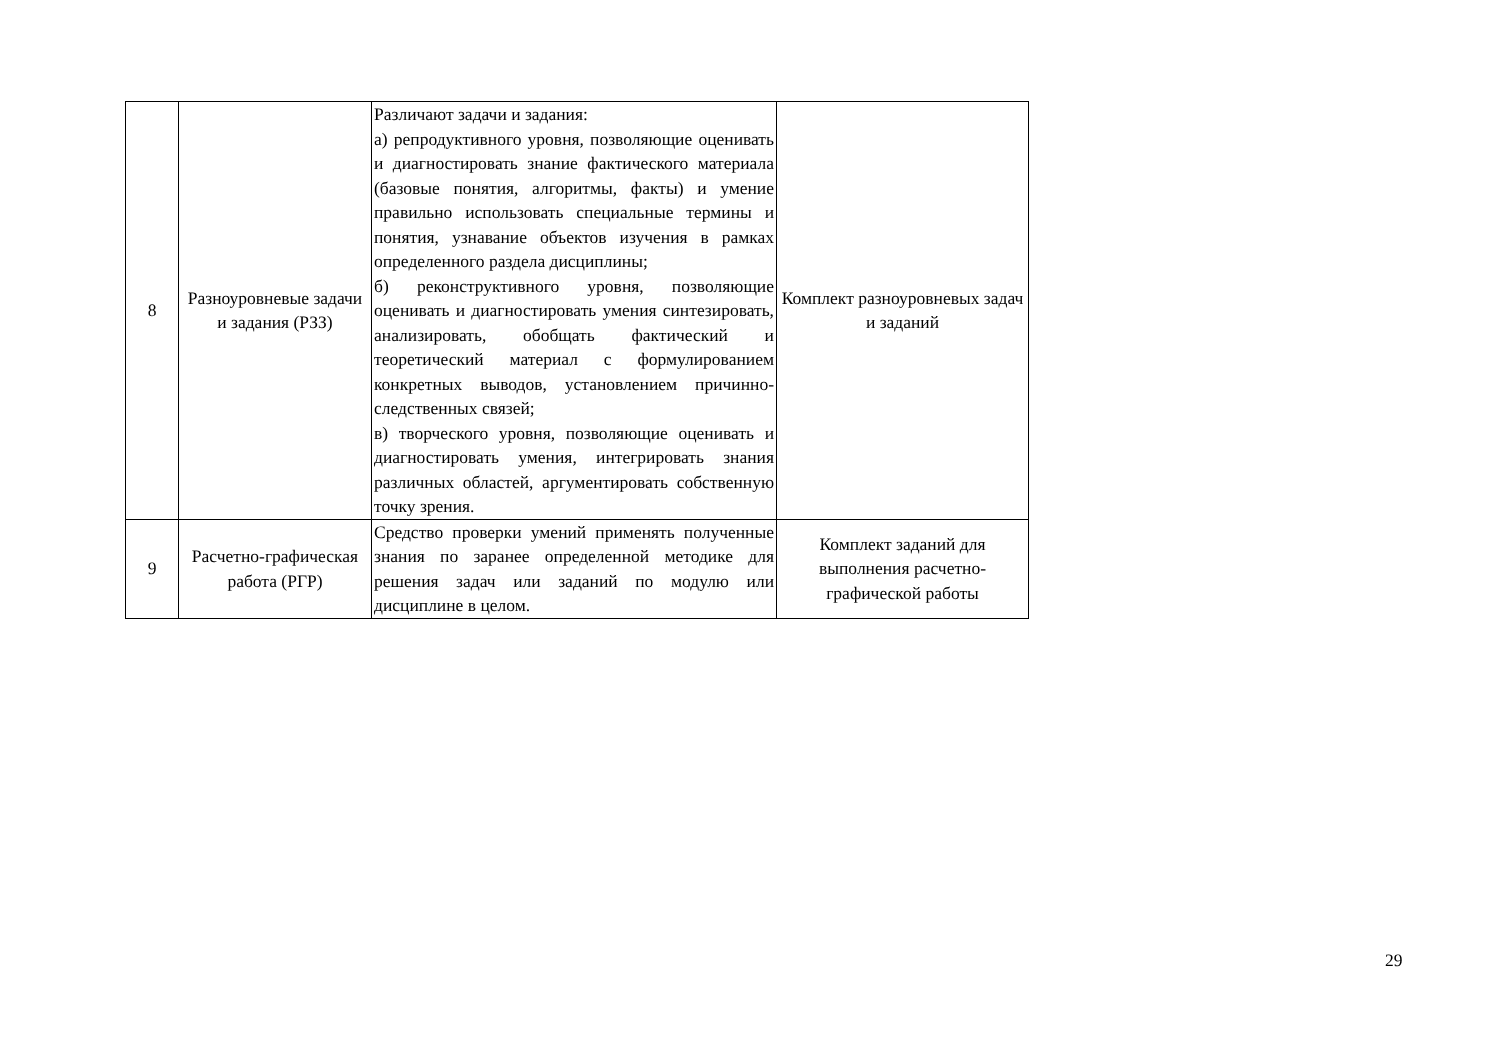| 8 | Разноуровневые задачи и задания (РЗЗ) | Различают задачи и задания: а) репродуктивного уровня, позволяющие оценивать и диагностировать знание фактического материала (базовые понятия, алгоритмы, факты) и умение правильно использовать специальные термины и понятия, узнавание объектов изучения в рамках определенного раздела дисциплины; б) реконструктивного уровня, позволяющие оценивать и диагностировать умения синтезировать, анализировать, обобщать фактический и теоретический материал с формулированием конкретных выводов, установлением причинно-следственных связей; в) творческого уровня, позволяющие оценивать и диагностировать умения, интегрировать знания различных областей, аргументировать собственную точку зрения. | Комплект разноуровневых задач и заданий |
| 9 | Расчетно-графическая работа (РГР) | Средство проверки умений применять полученные знания по заранее определенной методике для решения задач или заданий по модулю или дисциплине в целом. | Комплект заданий для выполнения расчетно-графической работы |
29